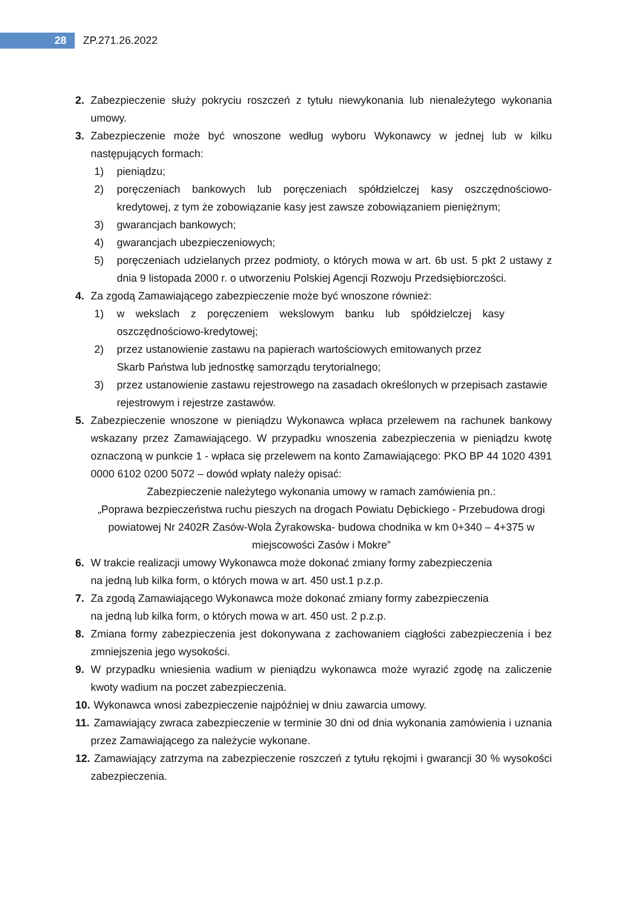28
ZP.271.26.2022
2. Zabezpieczenie służy pokryciu roszczeń z tytułu niewykonania lub nienależytego wykonania umowy.
3. Zabezpieczenie może być wnoszone według wyboru Wykonawcy w jednej lub w kilku następujących formach:
1) pieniądzu;
2) poręczeniach bankowych lub poręczeniach spółdzielczej kasy oszczędnościowo-kredytowej, z tym że zobowiązanie kasy jest zawsze zobowiązaniem pieniężnym;
3) gwarancjach bankowych;
4) gwarancjach ubezpieczeniowych;
5) poręczeniach udzielanych przez podmioty, o których mowa w art. 6b ust. 5 pkt 2 ustawy z dnia 9 listopada 2000 r. o utworzeniu Polskiej Agencji Rozwoju Przedsiębiorczości.
4. Za zgodą Zamawiającego zabezpieczenie może być wnoszone również:
1) w wekslach z poręczeniem wekslowym banku lub spółdzielczej kasy oszczędnościowo-kredytowej;
2) przez ustanowienie zastawu na papierach wartościowych emitowanych przez
Skarb Państwa lub jednostkę samorządu terytorialnego;
3) przez ustanowienie zastawu rejestrowego na zasadach określonych w przepisach zastawie rejestrowym i rejestrze zastawów.
5. Zabezpieczenie wnoszone w pieniądzu Wykonawca wpłaca przelewem na rachunek bankowy wskazany przez Zamawiającego. W przypadku wnoszenia zabezpieczenia w pieniądzu kwotę oznaczoną w punkcie 1 - wpłaca się przelewem na konto Zamawiającego: PKO BP 44 1020 4391 0000 6102 0200 5072 – dowód wpłaty należy opisać:
Zabezpieczenie należytego wykonania umowy w ramach zamówienia pn.:
„Poprawa bezpieczeństwa ruchu pieszych na drogach Powiatu Dębickiego - Przebudowa drogi powiatowej Nr 2402R Zasów-Wola Żyrakowska- budowa chodnika w km 0+340 – 4+375 w miejscowości Zasów i Mokre”
6. W trakcie realizacji umowy Wykonawca może dokonać zmiany formy zabezpieczenia
na jedną lub kilka form, o których mowa w art. 450 ust.1 p.z.p.
7. Za zgodą Zamawiającego Wykonawca może dokonać zmiany formy zabezpieczenia
na jedną lub kilka form, o których mowa w art. 450 ust. 2 p.z.p.
8. Zmiana formy zabezpieczenia jest dokonywana z zachowaniem ciągłości zabezpieczenia i bez zmniejszenia jego wysokości.
9. W przypadku wniesienia wadium w pieniądzu wykonawca może wyrazić zgodę na zaliczenie kwoty wadium na poczet zabezpieczenia.
10.
Wykonawca wnosi zabezpieczenie najpóźniej w dniu zawarcia umowy.
11.
Zamawiający zwraca zabezpieczenie w terminie 30 dni od dnia wykonania zamówienia i uznania przez Zamawiającego za należycie wykonane.
12.
Zamawiający zatrzyma na zabezpieczenie roszczeń z tytułu rękojmi i gwarancji 30 % wysokości zabezpieczenia.